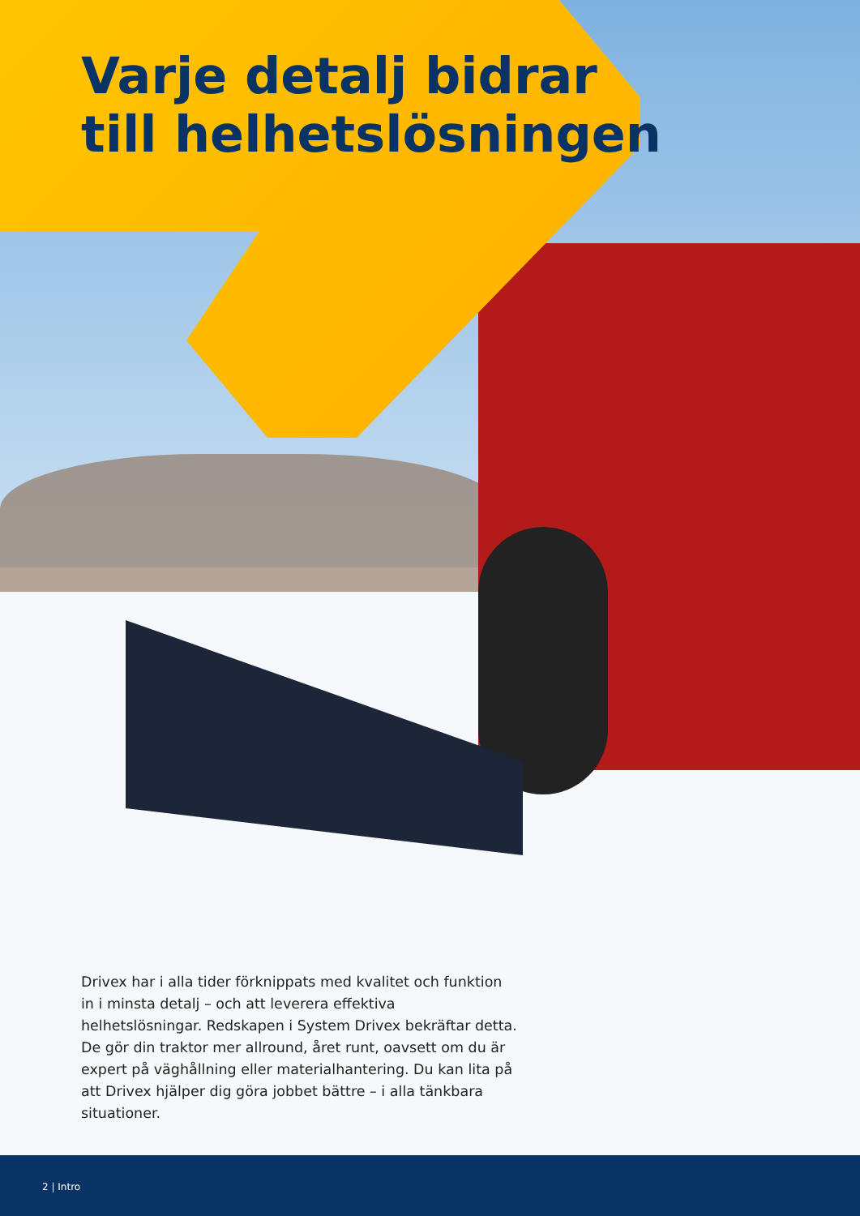Varje detalj bidrar
till helhetslösningen
Drivex har i alla tider förknippats med kvalitet och funktion in i minsta detalj – och att leverera effektiva helhetslösningar. Redskapen i System Drivex bekräftar detta. De gör din traktor mer allround, året runt, oavsett om du är expert på väghållning eller materialhantering. Du kan lita på att Drivex hjälper dig göra jobbet bättre – i alla tänkbara situationer.
2 | Intro